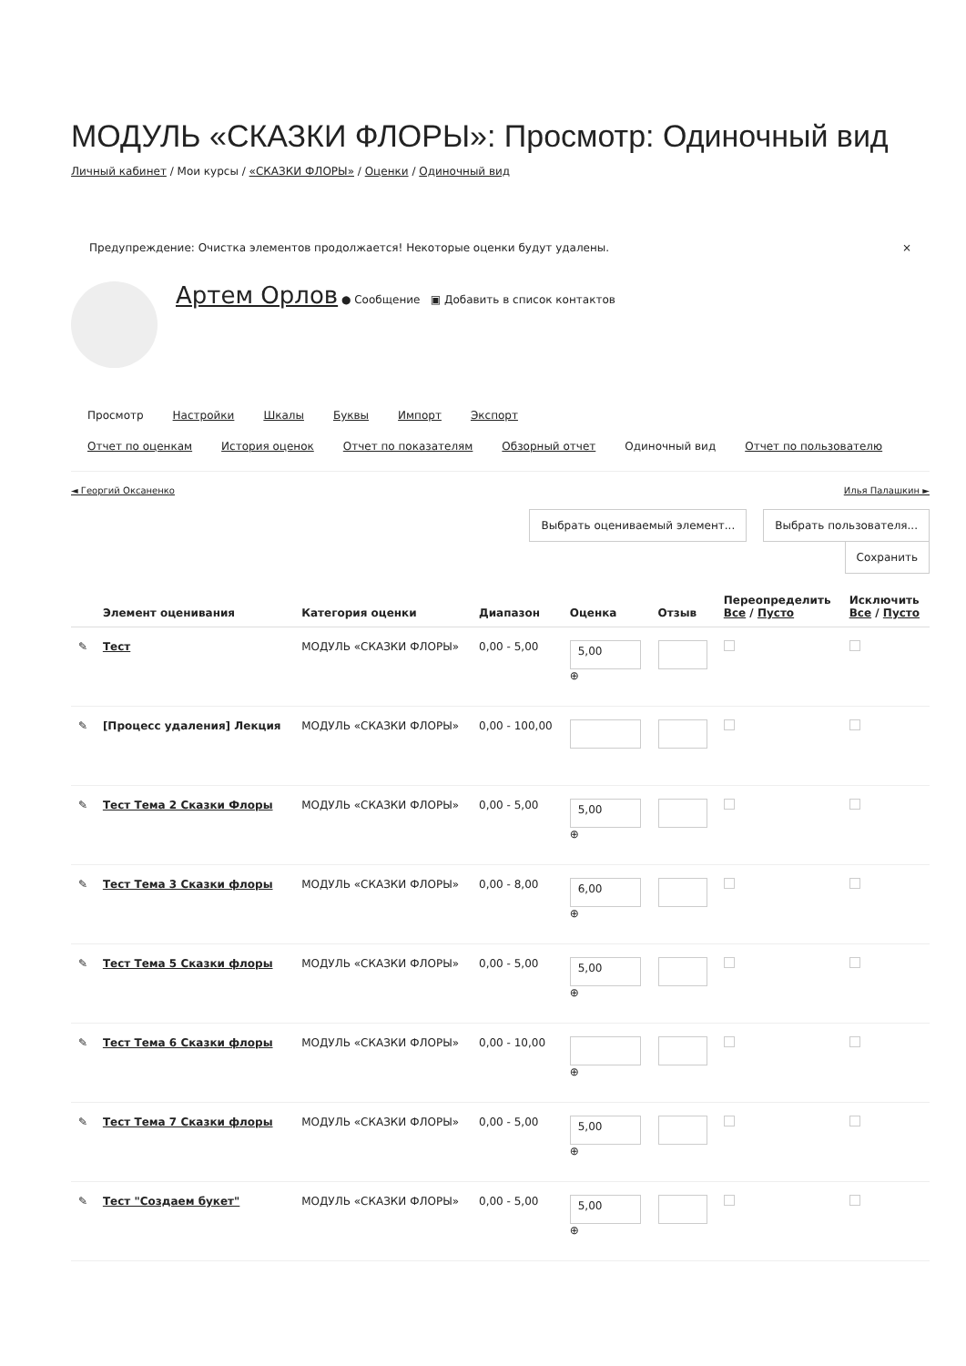МОДУЛЬ «СКАЗКИ ФЛОРЫ»: Просмотр: Одиночный вид
Личный кабинет / Мои курсы / «СКАЗКИ ФЛОРЫ» / Оценки / Одиночный вид
Предупреждение: Очистка элементов продолжается! Некоторые оценки будут удалены. ×
Артем Орлов ● Сообщение ▣ Добавить в список контактов
Просмотр Настройки Шкалы Буквы Импорт Экспорт
Отчет по оценкам История оценок Отчет по показателям Обзорный отчет Одиночный вид Отчет по пользователю
◄ Георгий Оксаненко Илья Палашкин ►
Выбрать оцениваемый элемент... Выбрать пользователя...
Сохранить
| | Элемент оценивания | Категория оценки | Диапазон | Оценка | Отзыв | Переопределить Все / Пусто | Исключить Все / Пусто |
| --- | --- | --- | --- | --- | --- | --- | --- |
| ✎ | Тест | МОДУЛЬ «СКАЗКИ ФЛОРЫ» | 0,00 - 5,00 | 5,00 ⊕ | | | |
| ✎ | [Процесс удаления] Лекция | МОДУЛЬ «СКАЗКИ ФЛОРЫ» | 0,00 - 100,00 | | | | |
| ✎ | Тест Тема 2 Сказки Флоры | МОДУЛЬ «СКАЗКИ ФЛОРЫ» | 0,00 - 5,00 | 5,00 ⊕ | | | |
| ✎ | Тест Тема 3 Сказки флоры | МОДУЛЬ «СКАЗКИ ФЛОРЫ» | 0,00 - 8,00 | 6,00 ⊕ | | | |
| ✎ | Тест Тема 5 Сказки флоры | МОДУЛЬ «СКАЗКИ ФЛОРЫ» | 0,00 - 5,00 | 5,00 ⊕ | | | |
| ✎ | Тест Тема 6 Сказки флоры | МОДУЛЬ «СКАЗКИ ФЛОРЫ» | 0,00 - 10,00 | ⊕ | | | |
| ✎ | Тест Тема 7 Сказки флоры | МОДУЛЬ «СКАЗКИ ФЛОРЫ» | 0,00 - 5,00 | 5,00 ⊕ | | | |
| ✎ | Тест "Создаем букет" | МОДУЛЬ «СКАЗКИ ФЛОРЫ» | 0,00 - 5,00 | 5,00 ⊕ | | | |